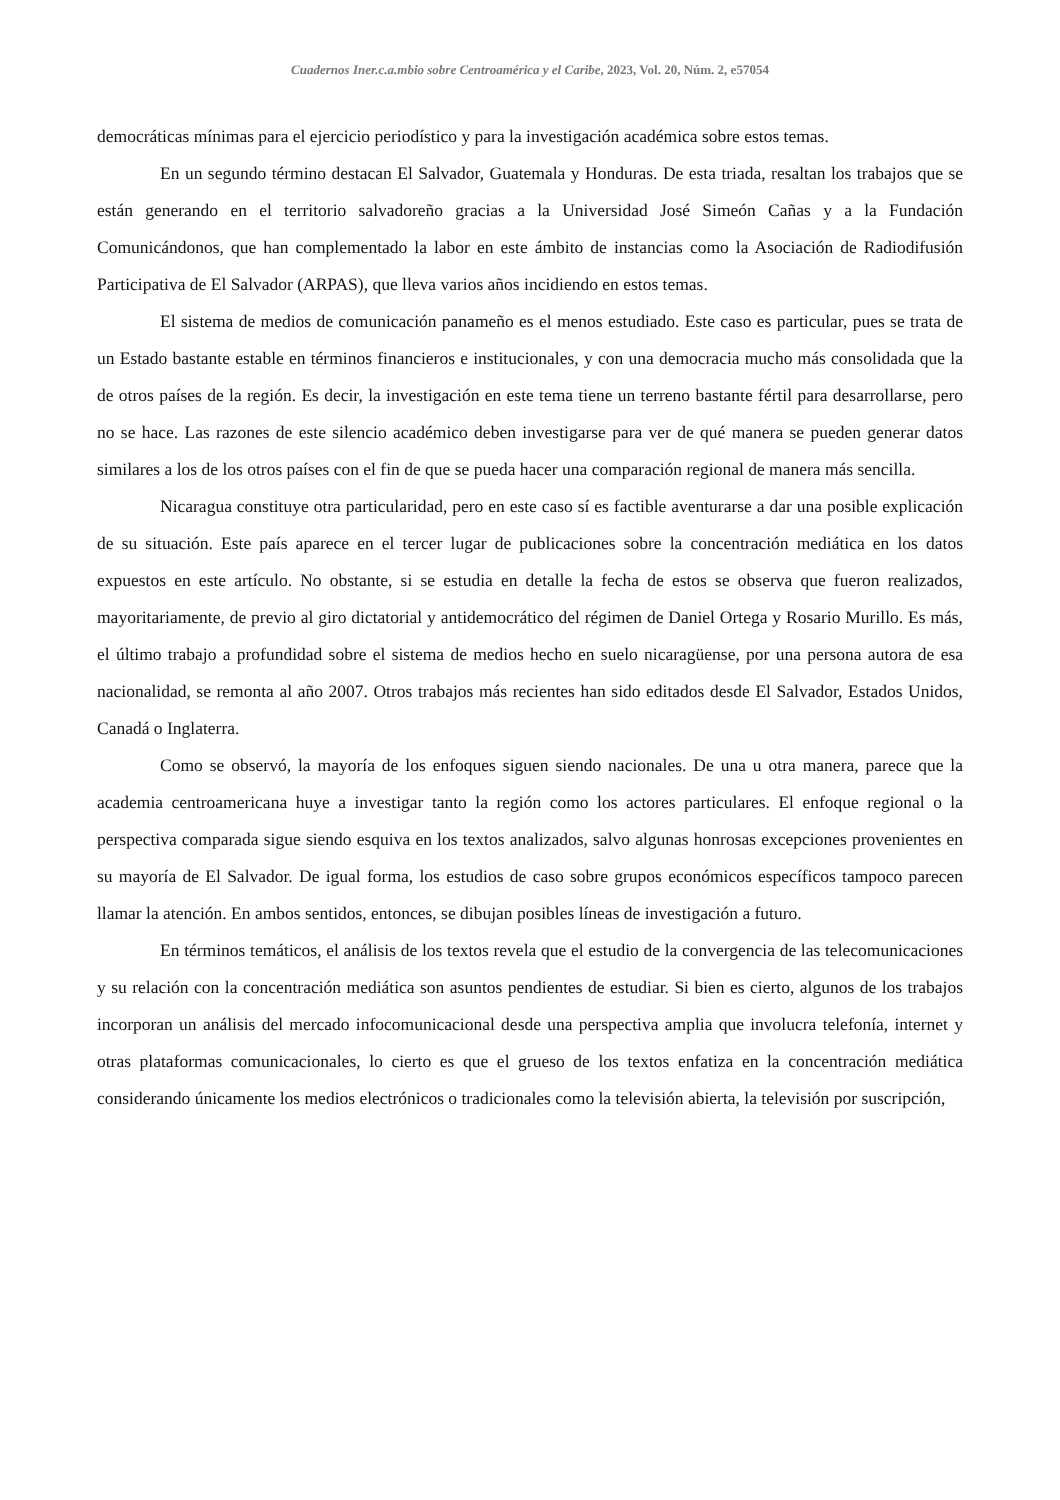Cuadernos Iner.c.a.mbio sobre Centroamérica y el Caribe, 2023, Vol. 20, Núm. 2, e57054
democráticas mínimas para el ejercicio periodístico y para la investigación académica sobre estos temas.
En un segundo término destacan El Salvador, Guatemala y Honduras. De esta triada, resaltan los trabajos que se están generando en el territorio salvadoreño gracias a la Universidad José Simeón Cañas y a la Fundación Comunicándonos, que han complementado la labor en este ámbito de instancias como la Asociación de Radiodifusión Participativa de El Salvador (ARPAS), que lleva varios años incidiendo en estos temas.
El sistema de medios de comunicación panameño es el menos estudiado. Este caso es particular, pues se trata de un Estado bastante estable en términos financieros e institucionales, y con una democracia mucho más consolidada que la de otros países de la región. Es decir, la investigación en este tema tiene un terreno bastante fértil para desarrollarse, pero no se hace. Las razones de este silencio académico deben investigarse para ver de qué manera se pueden generar datos similares a los de los otros países con el fin de que se pueda hacer una comparación regional de manera más sencilla.
Nicaragua constituye otra particularidad, pero en este caso sí es factible aventurarse a dar una posible explicación de su situación. Este país aparece en el tercer lugar de publicaciones sobre la concentración mediática en los datos expuestos en este artículo. No obstante, si se estudia en detalle la fecha de estos se observa que fueron realizados, mayoritariamente, de previo al giro dictatorial y antidemocrático del régimen de Daniel Ortega y Rosario Murillo. Es más, el último trabajo a profundidad sobre el sistema de medios hecho en suelo nicaragüense, por una persona autora de esa nacionalidad, se remonta al año 2007. Otros trabajos más recientes han sido editados desde El Salvador, Estados Unidos, Canadá o Inglaterra.
Como se observó, la mayoría de los enfoques siguen siendo nacionales. De una u otra manera, parece que la academia centroamericana huye a investigar tanto la región como los actores particulares. El enfoque regional o la perspectiva comparada sigue siendo esquiva en los textos analizados, salvo algunas honrosas excepciones provenientes en su mayoría de El Salvador. De igual forma, los estudios de caso sobre grupos económicos específicos tampoco parecen llamar la atención. En ambos sentidos, entonces, se dibujan posibles líneas de investigación a futuro.
En términos temáticos, el análisis de los textos revela que el estudio de la convergencia de las telecomunicaciones y su relación con la concentración mediática son asuntos pendientes de estudiar. Si bien es cierto, algunos de los trabajos incorporan un análisis del mercado infocomunicacional desde una perspectiva amplia que involucra telefonía, internet y otras plataformas comunicacionales, lo cierto es que el grueso de los textos enfatiza en la concentración mediática considerando únicamente los medios electrónicos o tradicionales como la televisión abierta, la televisión por suscripción,